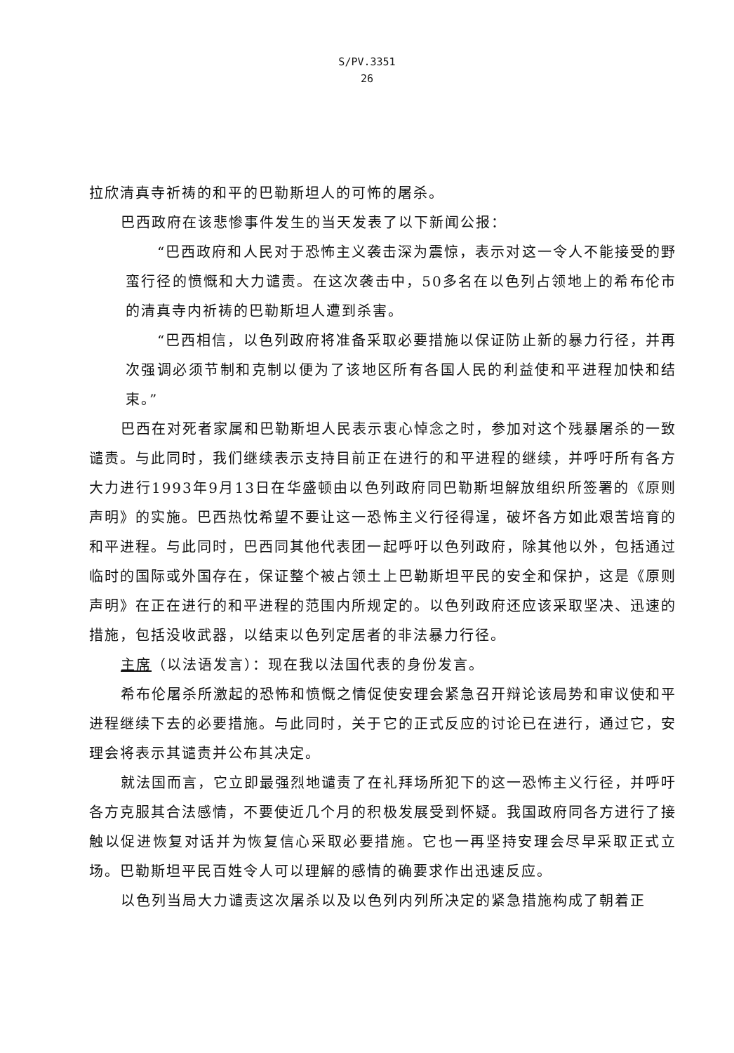S/PV.3351
26
拉欣清真寺祈祷的和平的巴勒斯坦人的可怖的屠杀。
巴西政府在该悲惨事件发生的当天发表了以下新闻公报：
“巴西政府和人民对于恐怖主义袭击深为震惊，表示对这一令人不能接受的野蛮行径的愤慨和大力谴责。在这次袭击中，50多名在以色列占领地上的希布伦市的清真寺内祈祷的巴勒斯坦人遭到杀害。
“巴西相信，以色列政府将准备采取必要措施以保证防止新的暴力行径，并再次强调必须节制和克制以便为了该地区所有各国人民的利益使和平进程加快和结束。”
巴西在对死者家属和巴勒斯坦人民表示衷心悼念之时，参加对这个残暴屠杀的一致谴责。与此同时，我们继续表示支持目前正在进行的和平进程的继续，并呼吁所有各方大力进行1993年9月13日在华盛顿由以色列政府同巴勒斯坦解放组织所签署的《原则声明》的实施。巴西热忱希望不要让这一恐怖主义行径得逞，破坏各方如此艰苦培育的和平进程。与此同时，巴西同其他代表团一起呼吁以色列政府，除其他以外，包括通过临时的国际或外国存在，保证整个被占领土上巴勒斯坦平民的安全和保护，这是《原则声明》在正在进行的和平进程的范围内所规定的。以色列政府还应该采取坚决、迅速的措施，包括没收武器，以结束以色列定居者的非法暴力行径。
主席（以法语发言）：现在我以法国代表的身份发言。
希布伦屠杀所激起的恐怖和愤慨之情促使安理会紧急召开辩论该局势和审议使和平进程继续下去的必要措施。与此同时，关于它的正式反应的讨论已在进行，通过它，安理会将表示其谴责并公布其决定。
就法国而言，它立即最强烈地谴责了在礼拜场所犯下的这一恐怖主义行径，并呼吁各方克服其合法感情，不要使近几个月的积极发展受到怀疑。我国政府同各方进行了接触以促进恢复对话并为恢复信心采取必要措施。它也一再坚持安理会尽早采取正式立场。巴勒斯坦平民百姓令人可以理解的感情的确要求作出迅速反应。
以色列当局大力谴责这次屠杀以及以色列内列所决定的紧急措施构成了朝着正